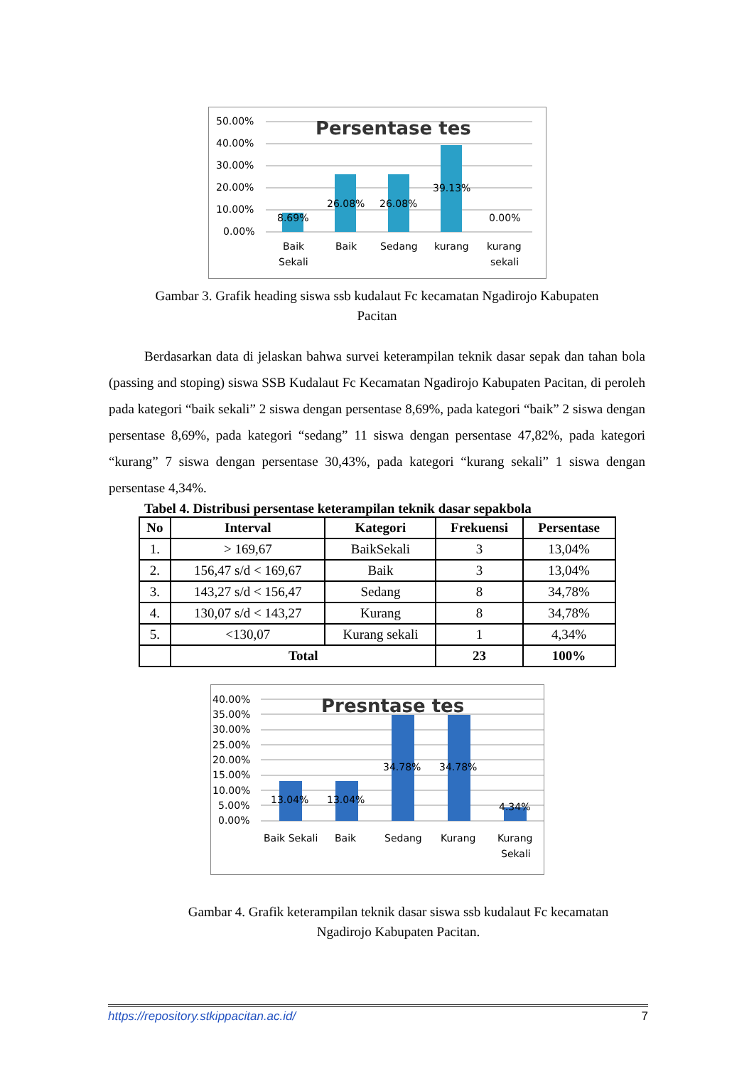50.00%
40.00%
30.00%
20.00%
10.00%
0.00%
Persentase tes
8.69%
26.08%
26.08%
39.13%
0.00%
Baik
Sekali
Baik
Sedang
kurang
kurang
sekali
Gambar 3. Grafik heading siswa ssb kudalaut Fc kecamatan Ngadirojo Kabupaten
Pacitan
Berdasarkan data di jelaskan bahwa survei keterampilan teknik dasar sepak dan tahan bola (passing and stoping) siswa SSB Kudalaut Fc Kecamatan Ngadirojo Kabupaten Pacitan, di peroleh pada kategori “baik sekali” 2 siswa dengan persentase 8,69%, pada kategori “baik” 2 siswa dengan persentase 8,69%, pada kategori “sedang” 11 siswa dengan persentase 47,82%, pada kategori “kurang” 7 siswa dengan persentase 30,43%, pada kategori “kurang sekali” 1 siswa dengan persentase 4,34%.
Tabel 4. Distribusi persentase keterampilan teknik dasar sepakbola
| No | Interval | Kategori | Frekuensi | Persentase |
| --- | --- | --- | --- | --- |
| 1. | > 169,67 | BaikSekali | 3 | 13,04% |
| 2. | 156,47 s/d < 169,67 | Baik | 3 | 13,04% |
| 3. | 143,27 s/d < 156,47 | Sedang | 8 | 34,78% |
| 4. | 130,07 s/d < 143,27 | Kurang | 8 | 34,78% |
| 5. | <130,07 | Kurang sekali | 1 | 4,34% |
| | Total | | 23 | 100% |
40.00%
35.00%
30.00%
25.00%
20.00%
15.00%
10.00%
5.00%
0.00%
Presntase tes
13.04%
13.04%
34.78%
34.78%
4.34%
Baik Sekali
Baik
Sedang
Kurang
Kurang
Sekali
Gambar 4. Grafik keterampilan teknik dasar siswa ssb kudalaut Fc kecamatan
Ngadirojo Kabupaten Pacitan.
https://repository.stkippacitan.ac.id/ 7